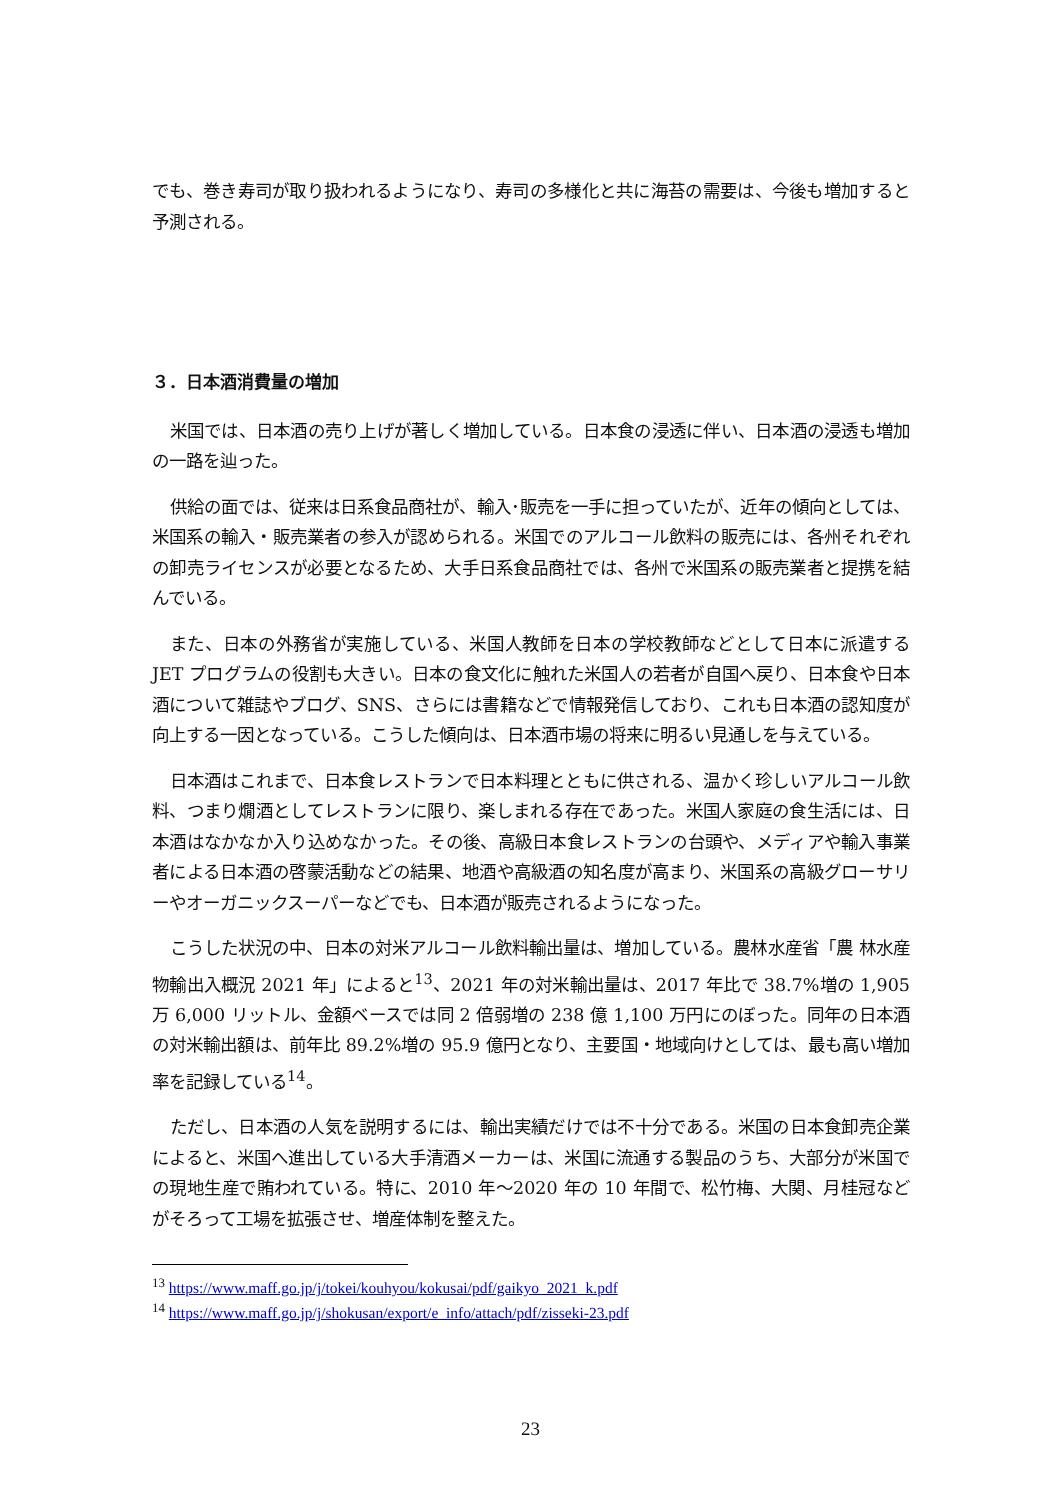でも、巻き寿司が取り扱われるようになり、寿司の多様化と共に海苔の需要は、今後も増加すると予測される。
３．日本酒消費量の増加
米国では、日本酒の売り上げが著しく増加している。日本食の浸透に伴い、日本酒の浸透も増加の一路を辿った。
供給の面では、従来は日系食品商社が、輸入･販売を一手に担っていたが、近年の傾向としては、米国系の輸入・販売業者の参入が認められる。米国でのアルコール飲料の販売には、各州それぞれの卸売ライセンスが必要となるため、大手日系食品商社では、各州で米国系の販売業者と提携を結んでいる。
また、日本の外務省が実施している、米国人教師を日本の学校教師などとして日本に派遣する JET プログラムの役割も大きい。日本の食文化に触れた米国人の若者が自国へ戻り、日本食や日本酒について雑誌やブログ、SNS、さらには書籍などで情報発信しており、これも日本酒の認知度が向上する一因となっている。こうした傾向は、日本酒市場の将来に明るい見通しを与えている。
日本酒はこれまで、日本食レストランで日本料理とともに供される、温かく珍しいアルコール飲料、つまり燗酒としてレストランに限り、楽しまれる存在であった。米国人家庭の食生活には、日本酒はなかなか入り込めなかった。その後、高級日本食レストランの台頭や、メディアや輸入事業者による日本酒の啓蒙活動などの結果、地酒や高級酒の知名度が高まり、米国系の高級グローサリーやオーガニックスーパーなどでも、日本酒が販売されるようになった。
こうした状況の中、日本の対米アルコール飲料輸出量は、増加している。農林水産省「農 林水産物輸出入概況 2021 年」によると<sup>13</sup>、2021 年の対米輸出量は、2017 年比で 38.7%増の 1,905 万 6,000 リットル、金額ベースでは同 2 倍弱増の 238 億 1,100 万円にのぼった。同年の日本酒の対米輸出額は、前年比 89.2%増の 95.9 億円となり、主要国・地域向けとしては、最も高い増加率を記録している<sup>14</sup>。
ただし、日本酒の人気を説明するには、輸出実績だけでは不十分である。米国の日本食卸売企業によると、米国へ進出している大手清酒メーカーは、米国に流通する製品のうち、大部分が米国での現地生産で賄われている。特に、2010 年～2020 年の 10 年間で、松竹梅、大関、月桂冠などがそろって工場を拡張させ、増産体制を整えた。
<sup>13</sup> https://www.maff.go.jp/j/tokei/kouhyou/kokusai/pdf/gaikyo_2021_k.pdf
<sup>14</sup> https://www.maff.go.jp/j/shokusan/export/e_info/attach/pdf/zisseki-23.pdf
23